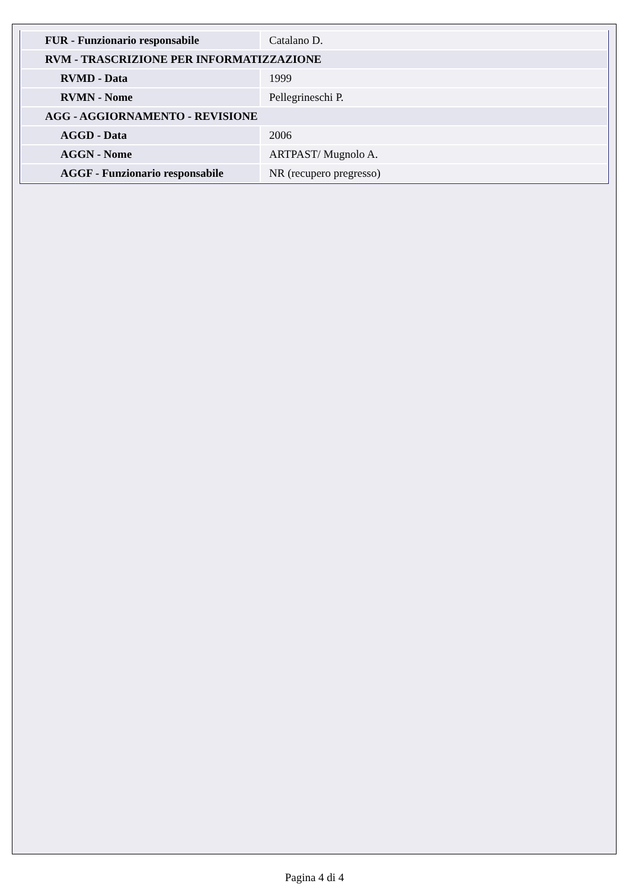| FUR - Funzionario responsabile | Catalano D. |
| RVM - TRASCRIZIONE PER INFORMATIZZAZIONE | |
| RVMD - Data | 1999 |
| RVMN - Nome | Pellegrineschi P. |
| AGG - AGGIORNAMENTO - REVISIONE | |
| AGGD - Data | 2006 |
| AGGN - Nome | ARTPAST/ Mugnolo A. |
| AGGF - Funzionario responsabile | NR (recupero pregresso) |
Pagina 4 di 4